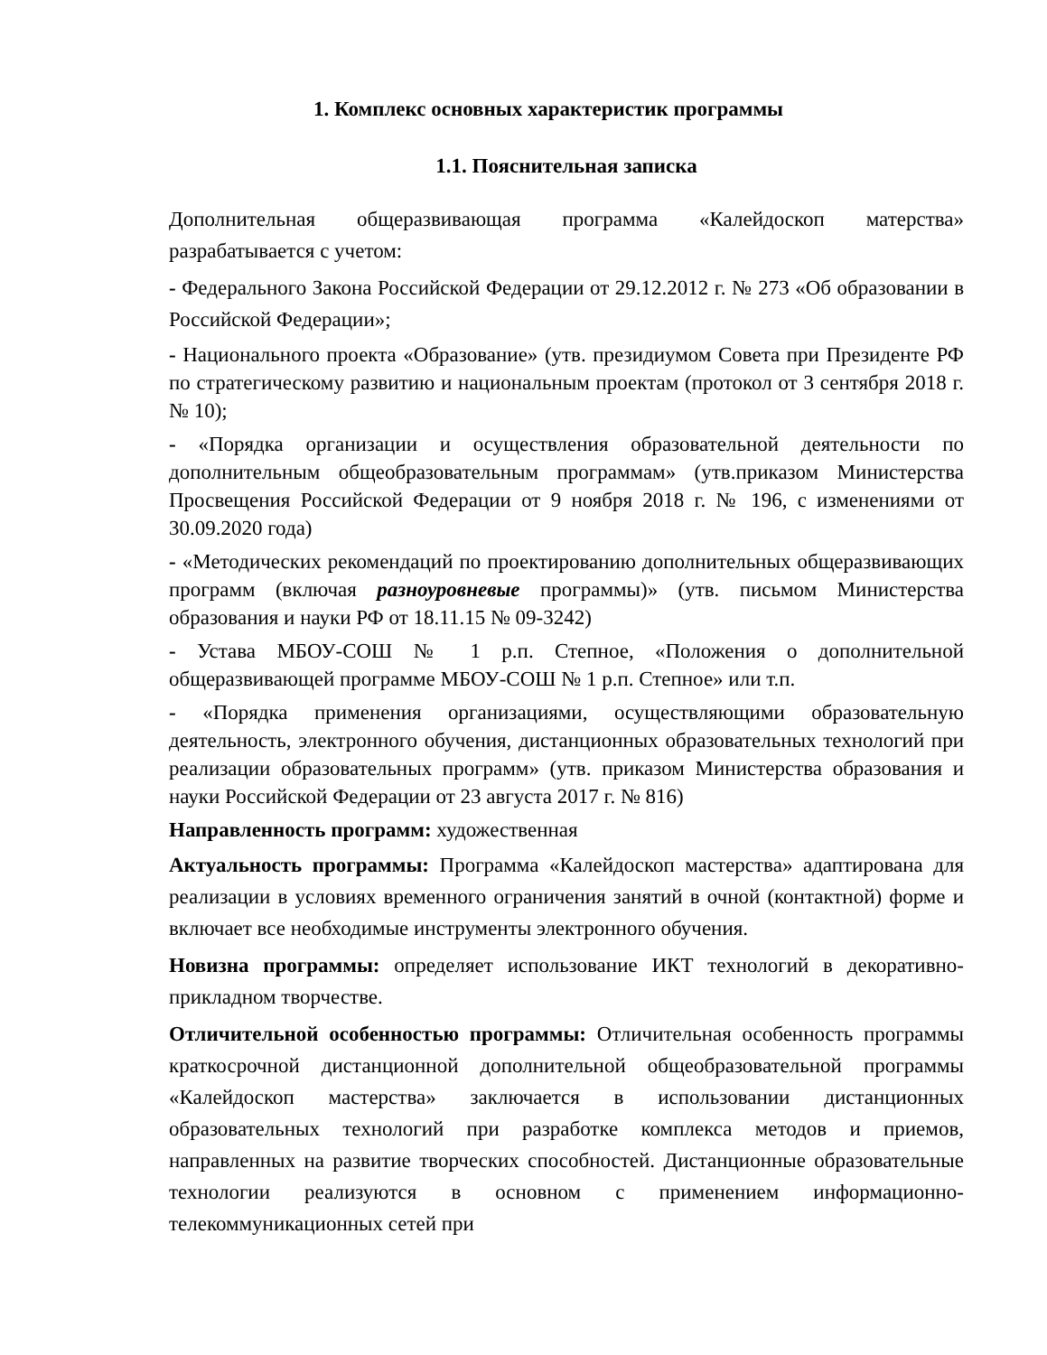1. Комплекс основных характеристик программы
1.1. Пояснительная записка
Дополнительная общеразвивающая программа «Калейдоскоп матерства» разрабатывается с учетом:
- Федерального Закона Российской Федерации от 29.12.2012 г. № 273 «Об образовании в Российской Федерации»;
- Национального проекта «Образование» (утв. президиумом Совета при Президенте РФ по стратегическому развитию и национальным проектам (протокол от 3 сентября 2018 г. № 10);
- «Порядка организации и осуществления образовательной деятельности по дополнительным общеобразовательным программам» (утв.приказом Министерства Просвещения Российской Федерации от 9 ноября 2018 г. № 196, с изменениями от 30.09.2020 года)
- «Методических рекомендаций по проектированию дополнительных общеразвивающих программ (включая разноуровневые программы)» (утв. письмом Министерства образования и науки РФ от 18.11.15 № 09-3242)
- Устава МБОУ-СОШ № 1 р.п. Степное, «Положения о дополнительной общеразвивающей программе МБОУ-СОШ № 1 р.п. Степное» или т.п.
- «Порядка применения организациями, осуществляющими образовательную деятельность, электронного обучения, дистанционных образовательных технологий при реализации образовательных программ» (утв. приказом Министерства образования и науки Российской Федерации от 23 августа 2017 г. № 816)
Направленность программ: художественная
Актуальность программы: Программа «Калейдоскоп мастерства» адаптирована для реализации в условиях временного ограничения занятий в очной (контактной) форме и включает все необходимые инструменты электронного обучения.
Новизна программы: определяет использование ИКТ технологий в декоративно-прикладном творчестве.
Отличительной особенностью программы: Отличительная особенность программы краткосрочной дистанционной дополнительной общеобразовательной программы «Калейдоскоп мастерства» заключается в использовании дистанционных образовательных технологий при разработке комплекса методов и приемов, направленных на развитие творческих способностей. Дистанционные образовательные технологии реализуются в основном с применением информационно-телекоммуникационных сетей при